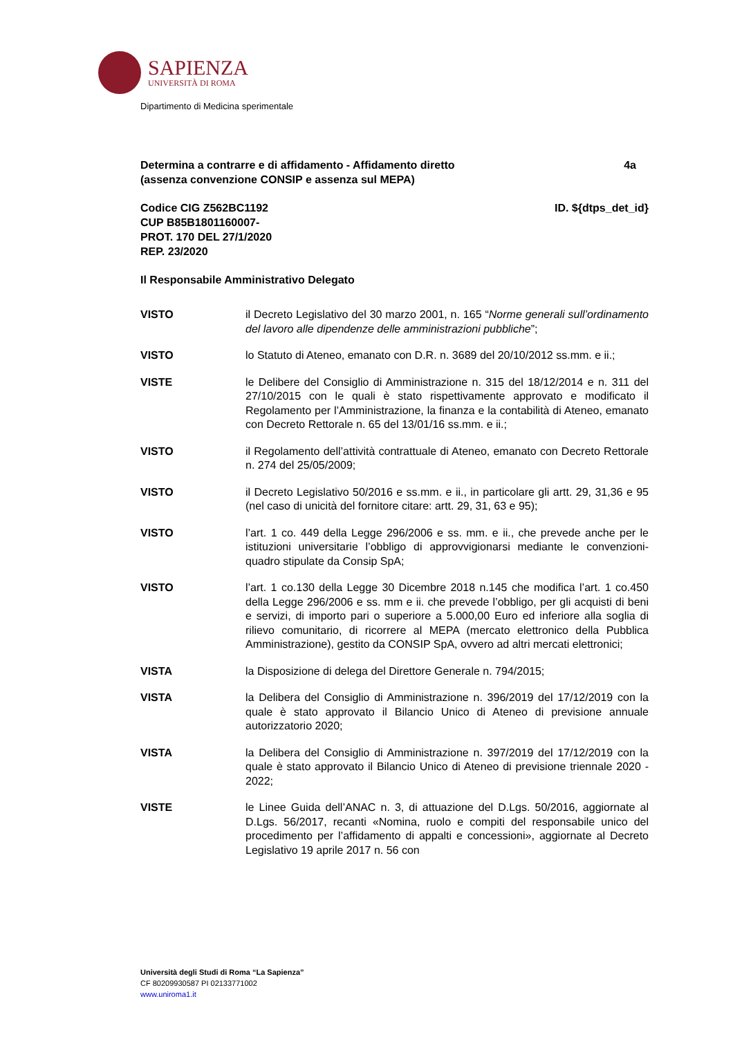SAPIENZA
UNIVERSITÀ DI ROMA
Dipartimento di Medicina sperimentale
Determina a contrarre e di affidamento - Affidamento diretto
(assenza convenzione CONSIP e assenza sul MEPA) 4a
Codice CIG Z562BC1192
CUP B85B1801160007-
PROT. 170 DEL 27/1/2020
REP. 23/2020 ID. ${dtps_det_id}
Il Responsabile Amministrativo Delegato
VISTO il Decreto Legislativo del 30 marzo 2001, n. 165 “Norme generali sull’ordinamento del lavoro alle dipendenze delle amministrazioni pubbliche”;
VISTO lo Statuto di Ateneo, emanato con D.R. n. 3689 del 20/10/2012 ss.mm. e ii.;
VISTE le Delibere del Consiglio di Amministrazione n. 315 del 18/12/2014 e n. 311 del 27/10/2015 con le quali è stato rispettivamente approvato e modificato il Regolamento per l’Amministrazione, la finanza e la contabilità di Ateneo, emanato con Decreto Rettorale n. 65 del 13/01/16 ss.mm. e ii.;
VISTO il Regolamento dell’attività contrattuale di Ateneo, emanato con Decreto Rettorale n. 274 del 25/05/2009;
VISTO il Decreto Legislativo 50/2016 e ss.mm. e ii., in particolare gli artt. 29, 31,36 e 95 (nel caso di unicità del fornitore citare: artt. 29, 31, 63 e 95);
VISTO l’art. 1 co. 449 della Legge 296/2006 e ss. mm. e ii., che prevede anche per le istituzioni universitarie l’obbligo di approvvigionarsi mediante le convenzioni-quadro stipulate da Consip SpA;
VISTO l’art. 1 co.130 della Legge 30 Dicembre 2018 n.145 che modifica l’art. 1 co.450 della Legge 296/2006 e ss. mm e ii. che prevede l’obbligo, per gli acquisti di beni e servizi, di importo pari o superiore a 5.000,00 Euro ed inferiore alla soglia di rilievo comunitario, di ricorrere al MEPA (mercato elettronico della Pubblica Amministrazione), gestito da CONSIP SpA, ovvero ad altri mercati elettronici;
VISTA la Disposizione di delega del Direttore Generale n. 794/2015;
VISTA la Delibera del Consiglio di Amministrazione n. 396/2019 del 17/12/2019 con la quale è stato approvato il Bilancio Unico di Ateneo di previsione annuale autorizzatorio 2020;
VISTA la Delibera del Consiglio di Amministrazione n. 397/2019 del 17/12/2019 con la quale è stato approvato il Bilancio Unico di Ateneo di previsione triennale 2020 - 2022;
VISTE le Linee Guida dell’ANAC n. 3, di attuazione del D.Lgs. 50/2016, aggiornate al D.Lgs. 56/2017, recanti «Nomina, ruolo e compiti del responsabile unico del procedimento per l’affidamento di appalti e concessioni», aggiornate al Decreto Legislativo 19 aprile 2017 n. 56 con
Università degli Studi di Roma “La Sapienza”
CF 80209930587 PI 02133771002
www.uniroma1.it